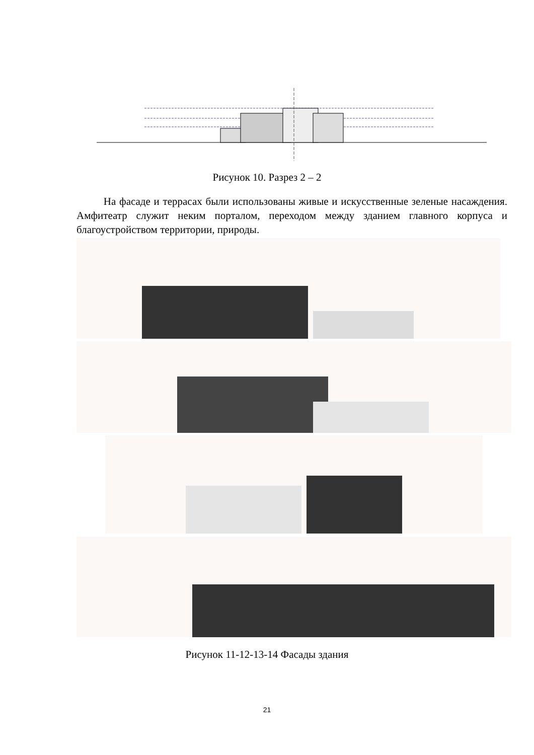Рисунок 10. Разрез 2 – 2
На фасаде и террасах были использованы живые и искусственные зеленые насаждения. Амфитеатр служит неким порталом, переходом между зданием главного корпуса и благоустройством территории, природы.
Рисунок 11-12-13-14 Фасады здания
21